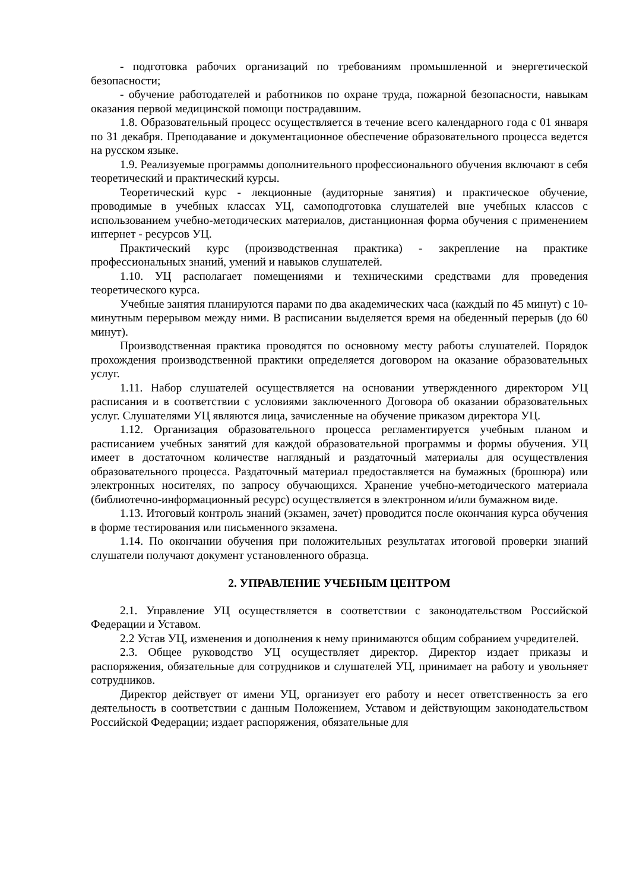- подготовка рабочих организаций по требованиям промышленной и энергетической безопасности;
- обучение работодателей и работников по охране труда, пожарной безопасности, навыкам оказания первой медицинской помощи пострадавшим.
1.8. Образовательный процесс осуществляется в течение всего календарного года с 01 января по 31 декабря. Преподавание и документационное обеспечение образовательного процесса ведется на русском языке.
1.9. Реализуемые программы дополнительного профессионального обучения включают в себя теоретический и практический курсы.
Теоретический курс - лекционные (аудиторные занятия) и практическое обучение, проводимые в учебных классах УЦ, самоподготовка слушателей вне учебных классов с использованием учебно-методических материалов, дистанционная форма обучения с применением интернет - ресурсов УЦ.
Практический курс (производственная практика) - закрепление на практике профессиональных знаний, умений и навыков слушателей.
1.10. УЦ располагает помещениями и техническими средствами для проведения теоретического курса.
Учебные занятия планируются парами по два академических часа (каждый по 45 минут) с 10-минутным перерывом между ними. В расписании выделяется время на обеденный перерыв (до 60 минут).
Производственная практика проводятся по основному месту работы слушателей. Порядок прохождения производственной практики определяется договором на оказание образовательных услуг.
1.11. Набор слушателей осуществляется на основании утвержденного директором УЦ расписания и в соответствии с условиями заключенного Договора об оказании образовательных услуг. Слушателями УЦ являются лица, зачисленные на обучение приказом директора УЦ.
1.12. Организация образовательного процесса регламентируется учебным планом и расписанием учебных занятий для каждой образовательной программы и формы обучения. УЦ имеет в достаточном количестве наглядный и раздаточный материалы для осуществления образовательного процесса. Раздаточный материал предоставляется на бумажных (брошюра) или электронных носителях, по запросу обучающихся. Хранение учебно-методического материала (библиотечно-информационный ресурс) осуществляется в электронном и/или бумажном виде.
1.13. Итоговый контроль знаний (экзамен, зачет) проводится после окончания курса обучения в форме тестирования или письменного экзамена.
1.14. По окончании обучения при положительных результатах итоговой проверки знаний слушатели получают документ установленного образца.
2. УПРАВЛЕНИЕ УЧЕБНЫМ ЦЕНТРОМ
2.1. Управление УЦ осуществляется в соответствии с законодательством Российской Федерации и Уставом.
2.2 Устав УЦ, изменения и дополнения к нему принимаются общим собранием учредителей.
2.3. Общее руководство УЦ осуществляет директор. Директор издает приказы и распоряжения, обязательные для сотрудников и слушателей УЦ, принимает на работу и увольняет сотрудников.
Директор действует от имени УЦ, организует его работу и несет ответственность за его деятельность в соответствии с данным Положением, Уставом и действующим законодательством Российской Федерации; издает распоряжения, обязательные для